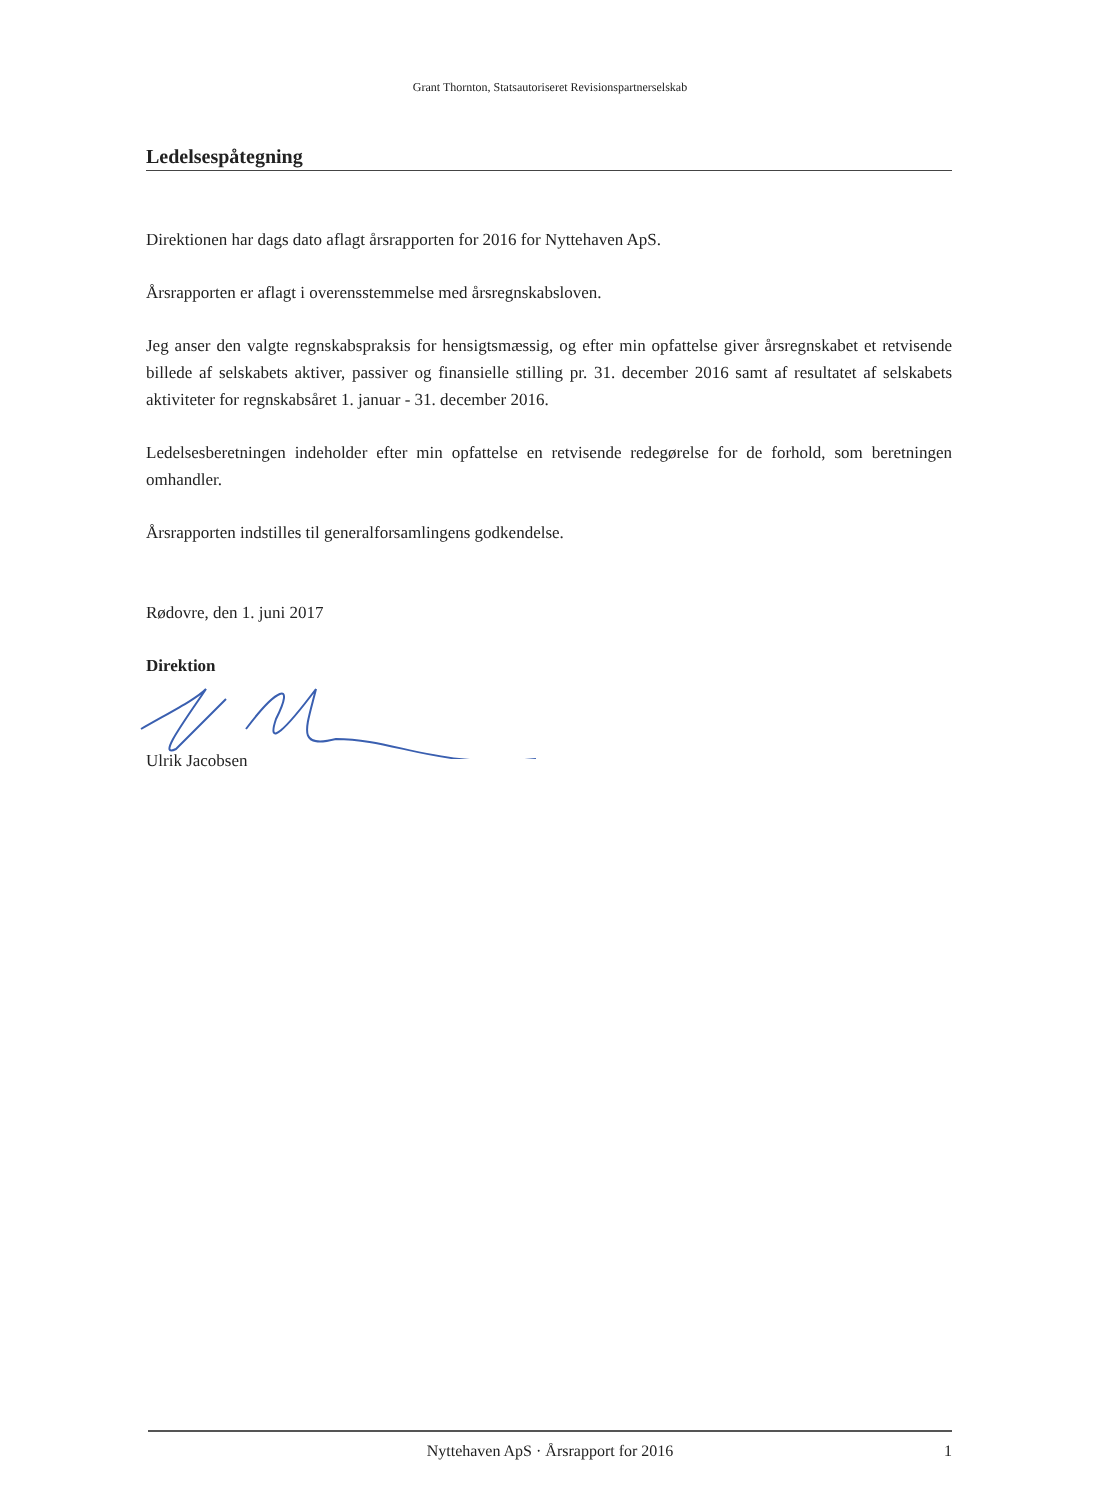Grant Thornton, Statsautoriseret Revisionspartnerselskab
Ledelsespåtegning
Direktionen har dags dato aflagt årsrapporten for 2016 for Nyttehaven ApS.
Årsrapporten er aflagt i overensstemmelse med årsregnskabsloven.
Jeg anser den valgte regnskabspraksis for hensigtsmæssig, og efter min opfattelse giver årsregnskabet et retvisende billede af selskabets aktiver, passiver og finansielle stilling pr. 31. december 2016 samt af resultatet af selskabets aktiviteter for regnskabsåret 1. januar - 31. december 2016.
Ledelsesberetningen indeholder efter min opfattelse en retvisende redegørelse for de forhold, som beretningen omhandler.
Årsrapporten indstilles til generalforsamlingens godkendelse.
Rødovre, den 1. juni 2017
Direktion
Ulrik Jacobsen
Nyttehaven ApS · Årsrapport for 2016 1